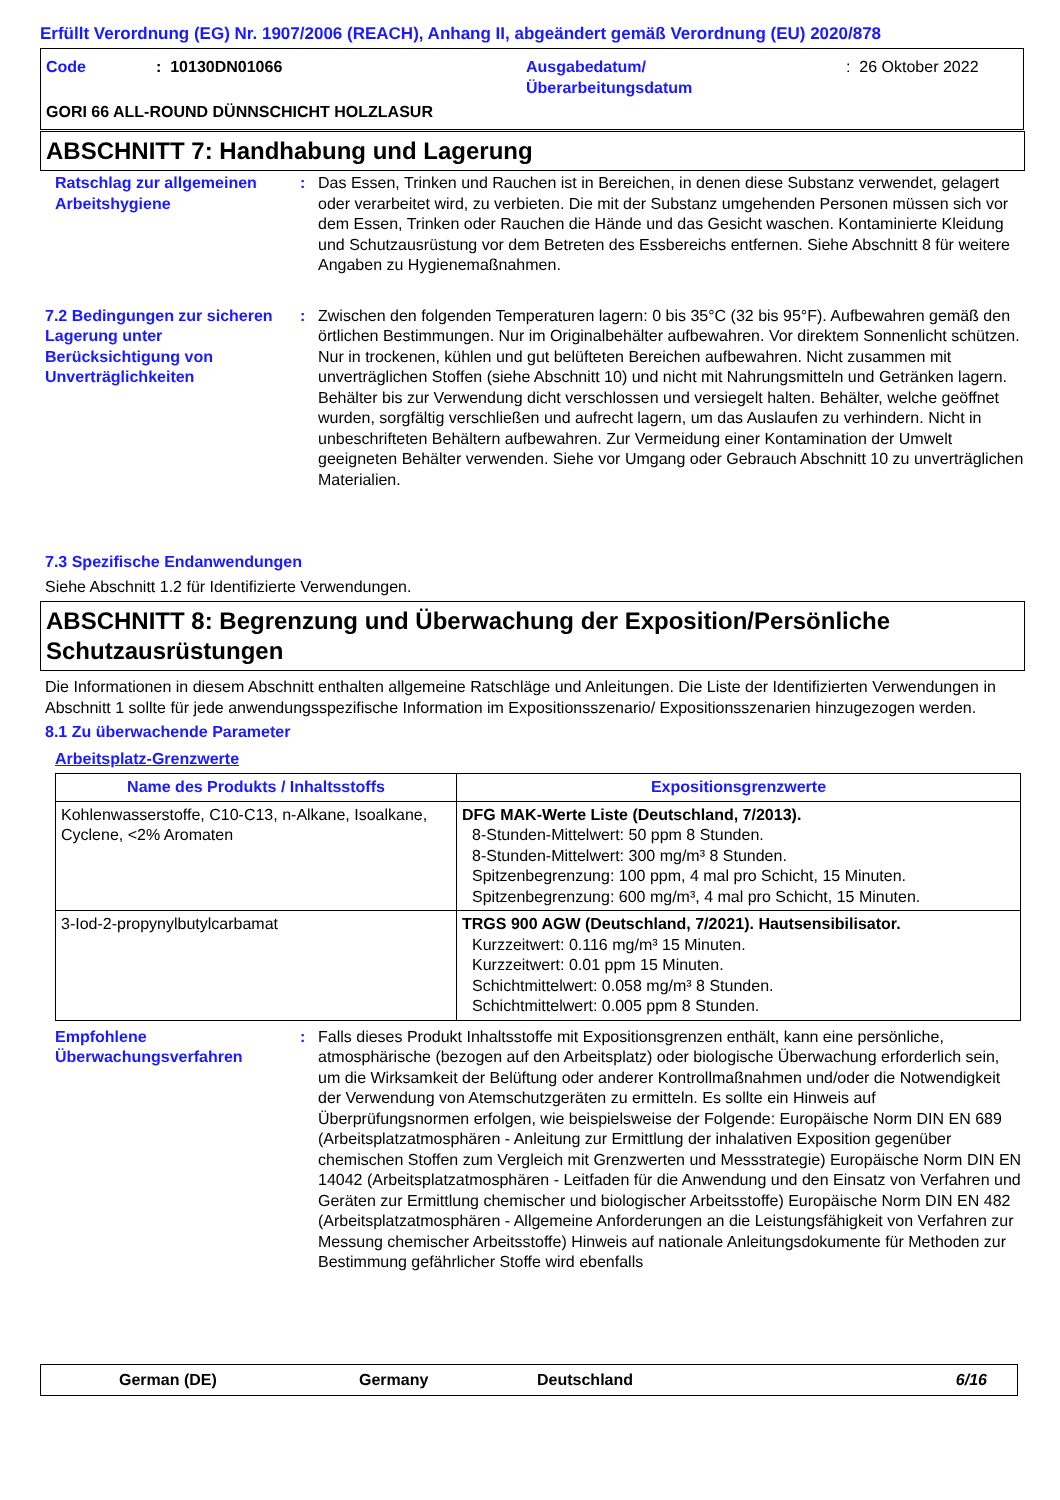Erfüllt Verordnung (EG) Nr. 1907/2006 (REACH), Anhang II, abgeändert gemäß Verordnung (EU) 2020/878
Code : 10130DN01066 Ausgabedatum/
Überarbeitungsdatum
: 26 Oktober 2022
GORI 66 ALL-ROUND DÜNNSCHICHT HOLZLASUR
ABSCHNITT 7: Handhabung und Lagerung
Ratschlag zur allgemeinen Arbeitshygiene
: Das Essen, Trinken und Rauchen ist in Bereichen, in denen diese Substanz verwendet, gelagert oder verarbeitet wird, zu verbieten. Die mit der Substanz umgehenden Personen müssen sich vor dem Essen, Trinken oder Rauchen die Hände und das Gesicht waschen. Kontaminierte Kleidung und Schutzausrüstung vor dem Betreten des Essbereichs entfernen. Siehe Abschnitt 8 für weitere Angaben zu Hygienemaßnahmen.
7.2 Bedingungen zur sicheren Lagerung unter Berücksichtigung von Unverträglichkeiten
: Zwischen den folgenden Temperaturen lagern: 0 bis 35°C (32 bis 95°F). Aufbewahren gemäß den örtlichen Bestimmungen. Nur im Originalbehälter aufbewahren. Vor direktem Sonnenlicht schützen. Nur in trockenen, kühlen und gut belüfteten Bereichen aufbewahren. Nicht zusammen mit unverträglichen Stoffen (siehe Abschnitt 10) und nicht mit Nahrungsmitteln und Getränken lagern. Behälter bis zur Verwendung dicht verschlossen und versiegelt halten. Behälter, welche geöffnet wurden, sorgfältig verschließen und aufrecht lagern, um das Auslaufen zu verhindern. Nicht in unbeschrifteten Behältern aufbewahren. Zur Vermeidung einer Kontamination der Umwelt geeigneten Behälter verwenden. Siehe vor Umgang oder Gebrauch Abschnitt 10 zu unverträglichen Materialien.
7.3 Spezifische Endanwendungen
Siehe Abschnitt 1.2 für Identifizierte Verwendungen.
ABSCHNITT 8: Begrenzung und Überwachung der Exposition/Persönliche Schutzausrüstungen
Die Informationen in diesem Abschnitt enthalten allgemeine Ratschläge und Anleitungen. Die Liste der Identifizierten Verwendungen in Abschnitt 1 sollte für jede anwendungsspezifische Information im Expositionsszenario/ Expositionsszenarien hinzugezogen werden.
8.1 Zu überwachende Parameter
Arbeitsplatz-Grenzwerte
| Name des Produkts / Inhaltsstoffs | Expositionsgrenzwerte |
| --- | --- |
| Kohlenwasserstoffe, C10-C13, n-Alkane, Isoalkane, Cyclene, <2% Aromaten | DFG MAK-Werte Liste (Deutschland, 7/2013). 8-Stunden-Mittelwert: 50 ppm 8 Stunden. 8-Stunden-Mittelwert: 300 mg/m³ 8 Stunden. Spitzenbegrenzung: 100 ppm, 4 mal pro Schicht, 15 Minuten. Spitzenbegrenzung: 600 mg/m³, 4 mal pro Schicht, 15 Minuten. |
| 3-Iod-2-propynylbutylcarbamat | TRGS 900 AGW (Deutschland, 7/2021). Hautsensibilisator. Kurzzeitwert: 0.116 mg/m³ 15 Minuten. Kurzzeitwert: 0.01 ppm 15 Minuten. Schichtmittelwert: 0.058 mg/m³ 8 Stunden. Schichtmittelwert: 0.005 ppm 8 Stunden. |
Empfohlene Überwachungsverfahren
: Falls dieses Produkt Inhaltsstoffe mit Expositionsgrenzen enthält, kann eine persönliche, atmosphärische (bezogen auf den Arbeitsplatz) oder biologische Überwachung erforderlich sein, um die Wirksamkeit der Belüftung oder anderer Kontrollmaßnahmen und/oder die Notwendigkeit der Verwendung von Atemschutzgeräten zu ermitteln. Es sollte ein Hinweis auf Überprüfungsnormen erfolgen, wie beispielsweise der Folgende: Europäische Norm DIN EN 689 (Arbeitsplatzatmosphären - Anleitung zur Ermittlung der inhalativen Exposition gegenüber chemischen Stoffen zum Vergleich mit Grenzwerten und Messstrategie) Europäische Norm DIN EN 14042 (Arbeitsplatzatmosphären - Leitfaden für die Anwendung und den Einsatz von Verfahren und Geräten zur Ermittlung chemischer und biologischer Arbeitsstoffe) Europäische Norm DIN EN 482 (Arbeitsplatzatmosphären - Allgemeine Anforderungen an die Leistungsfähigkeit von Verfahren zur Messung chemischer Arbeitsstoffe) Hinweis auf nationale Anleitungsdokumente für Methoden zur Bestimmung gefährlicher Stoffe wird ebenfalls
German (DE) Germany Deutschland 6/16